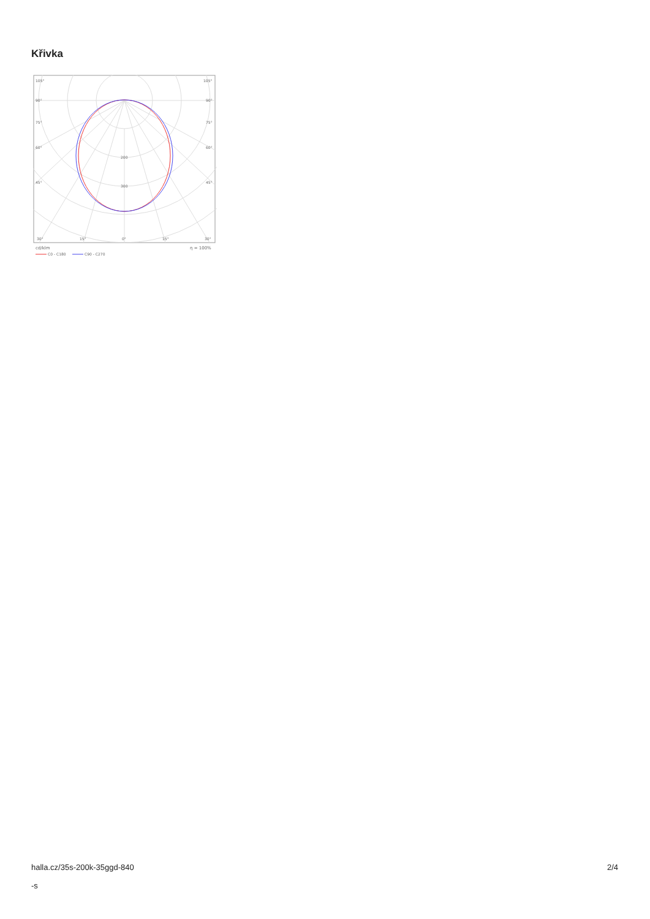Křivka
105°
105°
90°
90°
75°
75°
60°
60°
45°
45°
200
300
30°
15°
0°
15°
30°
cd/klm
η = 100%
C0 - C180
C90 - C270
halla.cz/35s-200k-35ggd-840
-s
2/4